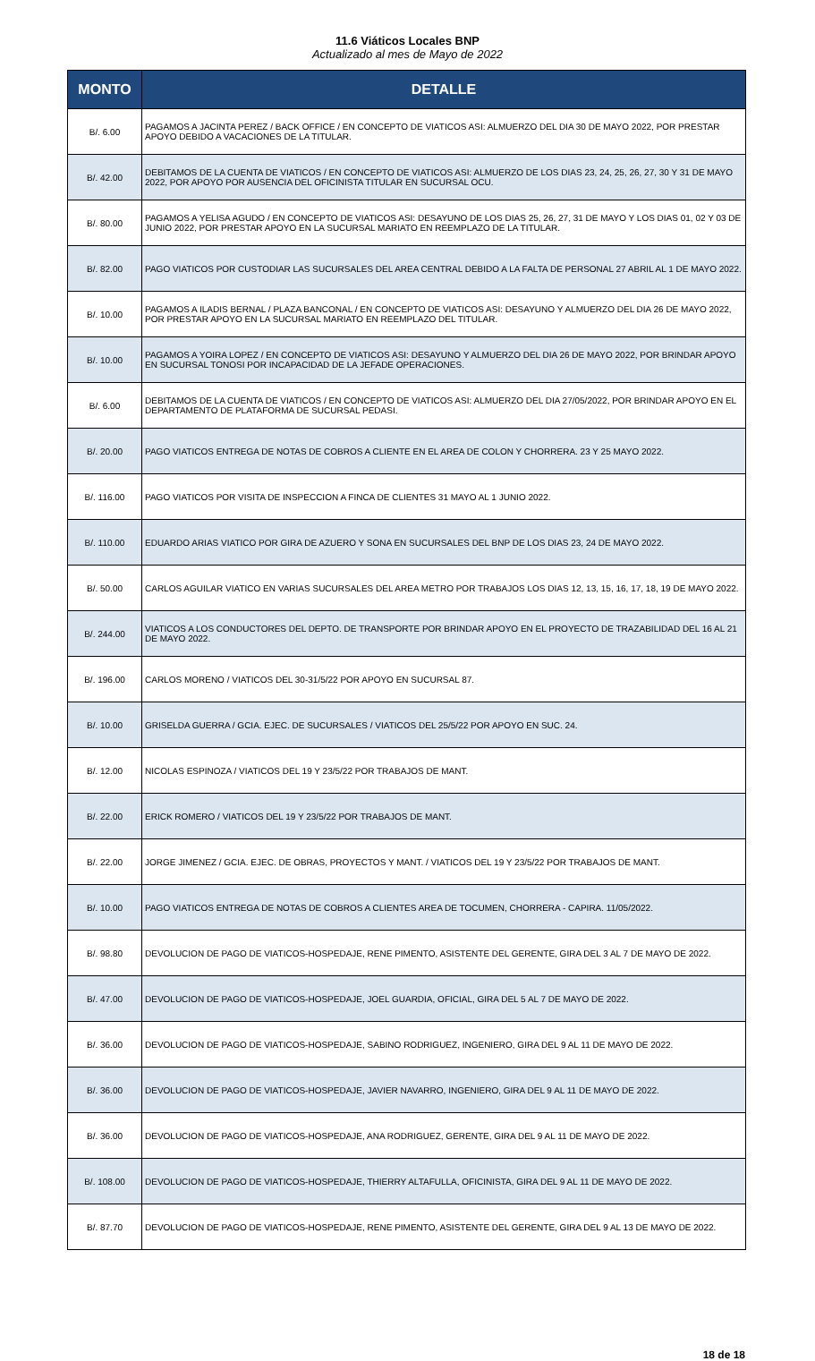11.6 Viáticos Locales BNP
Actualizado al mes de Mayo de 2022
| MONTO | DETALLE |
| --- | --- |
| B/. 6.00 | PAGAMOS A JACINTA PEREZ / BACK OFFICE / EN CONCEPTO DE VIATICOS ASI: ALMUERZO DEL DIA 30 DE MAYO 2022, POR PRESTAR APOYO DEBIDO A VACACIONES DE LA TITULAR. |
| B/. 42.00 | DEBITAMOS DE LA CUENTA DE VIATICOS / EN CONCEPTO DE VIATICOS ASI: ALMUERZO DE LOS DIAS 23, 24, 25, 26, 27, 30 Y 31 DE MAYO 2022, POR APOYO POR AUSENCIA DEL OFICINISTA TITULAR EN SUCURSAL OCU. |
| B/. 80.00 | PAGAMOS A YELISA AGUDO / EN CONCEPTO DE VIATICOS ASI: DESAYUNO DE LOS DIAS 25, 26, 27, 31 DE MAYO Y LOS DIAS 01, 02 Y 03 DE JUNIO 2022, POR PRESTAR APOYO EN LA SUCURSAL MARIATO EN REEMPLAZO DE LA TITULAR. |
| B/. 82.00 | PAGO VIATICOS POR CUSTODIAR LAS SUCURSALES DEL AREA CENTRAL DEBIDO A LA FALTA DE PERSONAL 27 ABRIL AL 1 DE MAYO 2022. |
| B/. 10.00 | PAGAMOS A ILADIS BERNAL / PLAZA BANCONAL / EN CONCEPTO DE VIATICOS ASI: DESAYUNO Y ALMUERZO DEL DIA 26 DE MAYO 2022, POR PRESTAR APOYO EN LA SUCURSAL MARIATO EN REEMPLAZO DEL TITULAR. |
| B/. 10.00 | PAGAMOS A YOIRA LOPEZ / EN CONCEPTO DE VIATICOS ASI: DESAYUNO Y ALMUERZO DEL DIA 26 DE MAYO 2022, POR BRINDAR APOYO EN SUCURSAL TONOSI POR INCAPACIDAD DE LA JEFADE OPERACIONES. |
| B/. 6.00 | DEBITAMOS DE LA CUENTA DE VIATICOS / EN CONCEPTO DE VIATICOS ASI: ALMUERZO DEL DIA 27/05/2022, POR BRINDAR APOYO EN EL DEPARTAMENTO DE PLATAFORMA DE SUCURSAL PEDASI. |
| B/. 20.00 | PAGO VIATICOS ENTREGA DE NOTAS DE COBROS A CLIENTE EN EL AREA DE COLON Y CHORRERA. 23 Y 25 MAYO 2022. |
| B/. 116.00 | PAGO VIATICOS POR VISITA DE INSPECCION A FINCA DE CLIENTES 31 MAYO AL 1 JUNIO 2022. |
| B/. 110.00 | EDUARDO ARIAS VIATICO POR GIRA DE AZUERO Y SONA EN SUCURSALES DEL BNP DE LOS DIAS 23, 24 DE MAYO 2022. |
| B/. 50.00 | CARLOS AGUILAR VIATICO EN VARIAS SUCURSALES DEL AREA METRO POR TRABAJOS LOS DIAS 12, 13, 15, 16, 17, 18, 19 DE MAYO 2022. |
| B/. 244.00 | VIATICOS A LOS CONDUCTORES DEL DEPTO. DE TRANSPORTE POR BRINDAR APOYO EN EL PROYECTO DE TRAZABILIDAD DEL 16 AL 21 DE MAYO 2022. |
| B/. 196.00 | CARLOS MORENO / VIATICOS DEL 30-31/5/22 POR APOYO EN SUCURSAL 87. |
| B/. 10.00 | GRISELDA GUERRA / GCIA. EJEC. DE SUCURSALES / VIATICOS DEL 25/5/22 POR APOYO EN SUC. 24. |
| B/. 12.00 | NICOLAS ESPINOZA / VIATICOS DEL 19 Y 23/5/22 POR TRABAJOS DE MANT. |
| B/. 22.00 | ERICK ROMERO / VIATICOS DEL 19 Y 23/5/22 POR TRABAJOS DE MANT. |
| B/. 22.00 | JORGE JIMENEZ / GCIA. EJEC. DE OBRAS, PROYECTOS Y MANT. / VIATICOS DEL 19 Y 23/5/22 POR TRABAJOS DE MANT. |
| B/. 10.00 | PAGO VIATICOS ENTREGA DE NOTAS DE COBROS A CLIENTES AREA DE TOCUMEN, CHORRERA - CAPIRA. 11/05/2022. |
| B/. 98.80 | DEVOLUCION DE PAGO DE VIATICOS-HOSPEDAJE, RENE PIMENTO, ASISTENTE DEL GERENTE, GIRA DEL 3 AL 7 DE MAYO DE 2022. |
| B/. 47.00 | DEVOLUCION DE PAGO DE VIATICOS-HOSPEDAJE, JOEL GUARDIA, OFICIAL, GIRA DEL 5 AL 7 DE MAYO DE 2022. |
| B/. 36.00 | DEVOLUCION DE PAGO DE VIATICOS-HOSPEDAJE, SABINO RODRIGUEZ, INGENIERO, GIRA DEL 9 AL 11 DE MAYO DE 2022. |
| B/. 36.00 | DEVOLUCION DE PAGO DE VIATICOS-HOSPEDAJE, JAVIER NAVARRO, INGENIERO, GIRA DEL 9 AL 11 DE MAYO DE 2022. |
| B/. 36.00 | DEVOLUCION DE PAGO DE VIATICOS-HOSPEDAJE, ANA RODRIGUEZ, GERENTE, GIRA DEL 9 AL 11 DE MAYO DE 2022. |
| B/. 108.00 | DEVOLUCION DE PAGO DE VIATICOS-HOSPEDAJE, THIERRY ALTAFULLA, OFICINISTA, GIRA DEL 9 AL 11 DE MAYO DE 2022. |
| B/. 87.70 | DEVOLUCION DE PAGO DE VIATICOS-HOSPEDAJE, RENE PIMENTO, ASISTENTE DEL GERENTE, GIRA DEL 9 AL 13 DE MAYO DE 2022. |
18 de 18